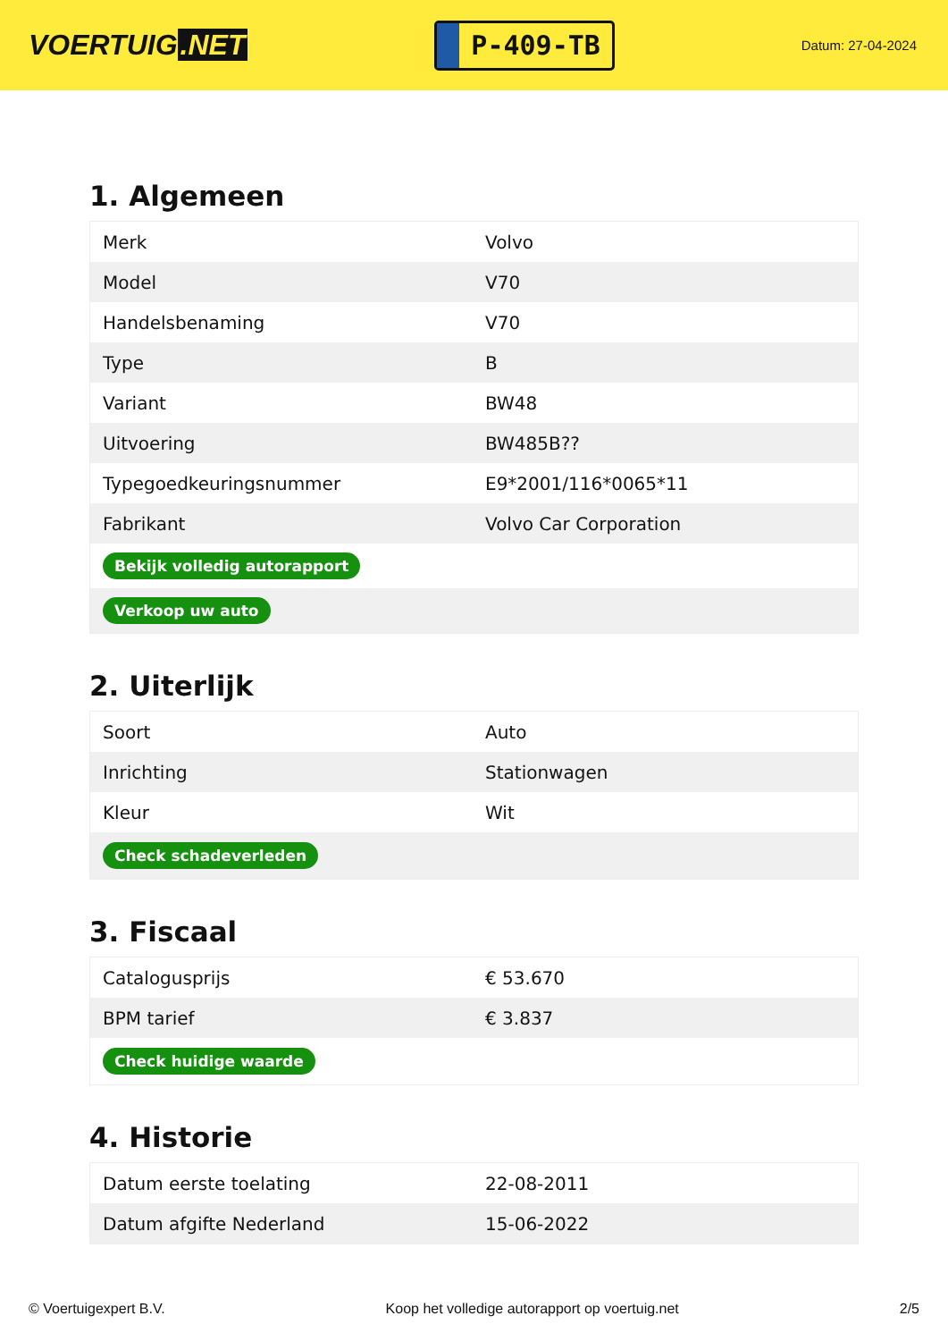VOERTUIG.NET
P-409-TB
Datum: 27-04-2024
1. Algemeen
| Merk | Volvo |
| Model | V70 |
| Handelsbenaming | V70 |
| Type | B |
| Variant | BW48 |
| Uitvoering | BW485B?? |
| Typegoedkeuringsnummer | E9*2001/116*0065*11 |
| Fabrikant | Volvo Car Corporation |
| Bekijk volledig autorapport | |
| Verkoop uw auto | |
2. Uiterlijk
| Soort | Auto |
| Inrichting | Stationwagen |
| Kleur | Wit |
| Check schadeverleden | |
3. Fiscaal
| Catalogusprijs | € 53.670 |
| BPM tarief | € 3.837 |
| Check huidige waarde | |
4. Historie
| Datum eerste toelating | 22-08-2011 |
| Datum afgifte Nederland | 15-06-2022 |
© Voertuigexpert B.V. Koop het volledige autorapport op voertuig.net 2/5